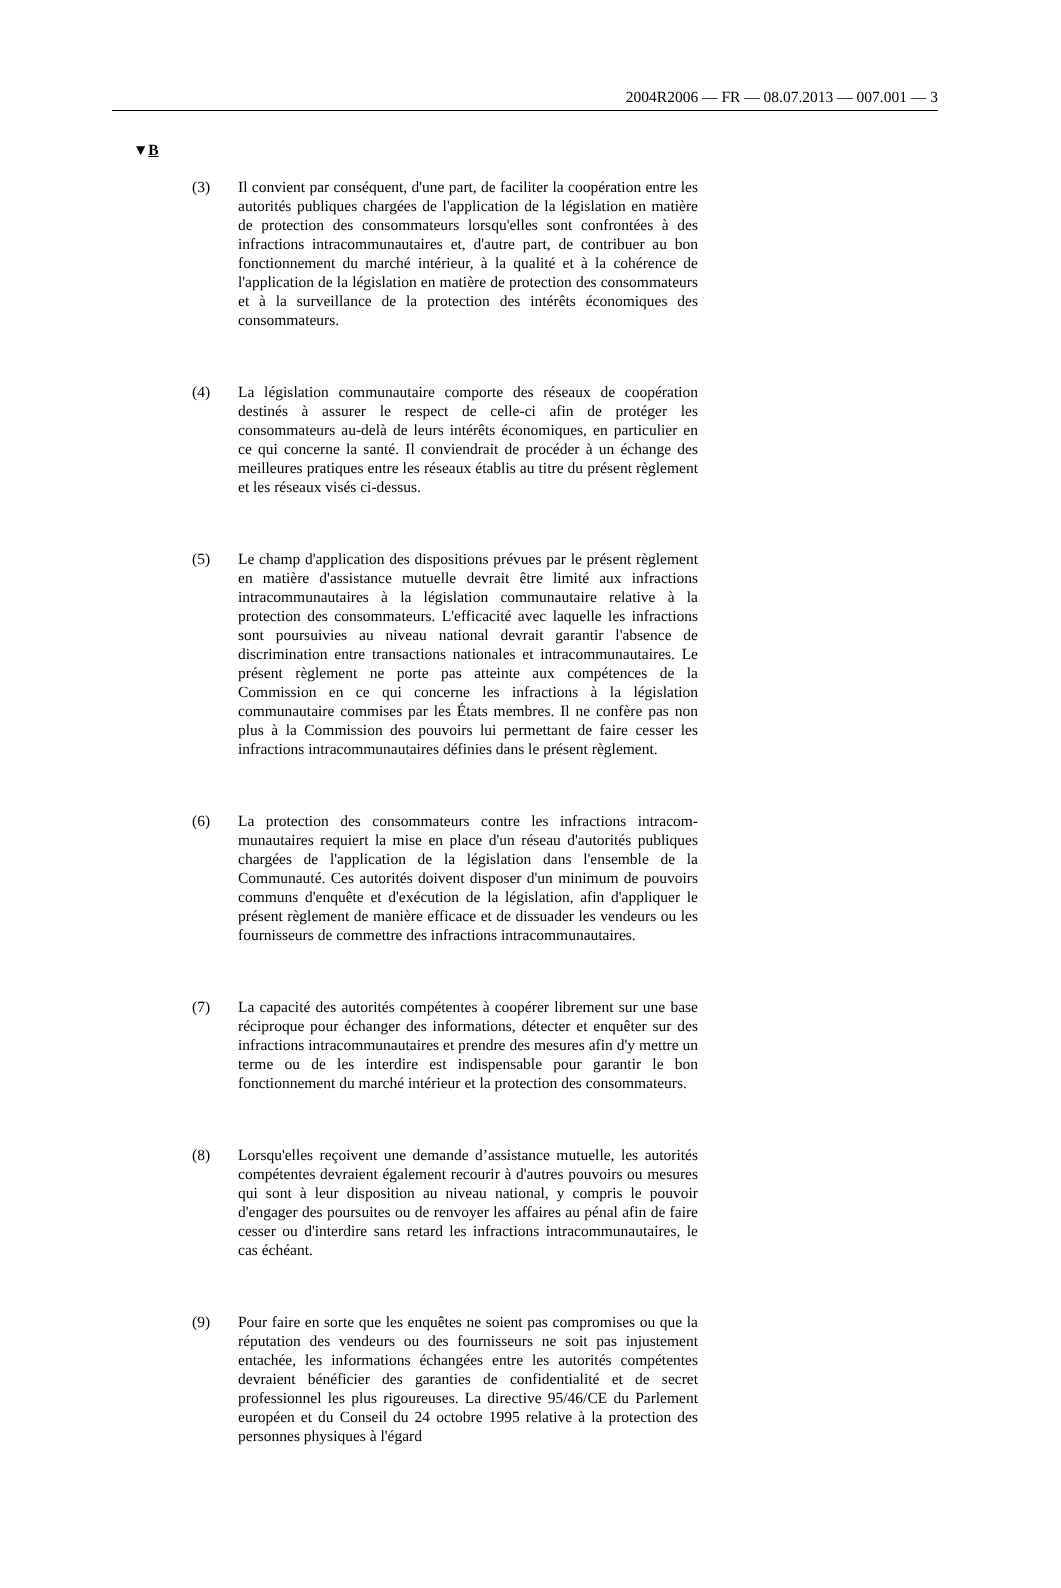2004R2006 — FR — 08.07.2013 — 007.001 — 3
▼B
(3) Il convient par conséquent, d'une part, de faciliter la coopération entre les autorités publiques chargées de l'application de la légis­lation en matière de protection des consommateurs lorsqu'elles sont confrontées à des infractions intracommunautaires et, d'autre part, de contribuer au bon fonctionnement du marché intérieur, à la qualité et à la cohérence de l'application de la législation en matière de protection des consommateurs et à la surveillance de la protection des intérêts économiques des consommateurs.
(4) La législation communautaire comporte des réseaux de coopéra­tion destinés à assurer le respect de celle-ci afin de protéger les consommateurs au-delà de leurs intérêts économiques, en parti­culier en ce qui concerne la santé. Il conviendrait de procéder à un échange des meilleures pratiques entre les réseaux établis au titre du présent règlement et les réseaux visés ci-dessus.
(5) Le champ d'application des dispositions prévues par le présent règlement en matière d'assistance mutuelle devrait être limité aux infractions intracommunautaires à la législation communautaire relative à la protection des consommateurs. L'efficacité avec laquelle les infractions sont poursuivies au niveau national devrait garantir l'absence de discrimination entre transactions nationales et intracommunautaires. Le présent règlement ne porte pas atteinte aux compétences de la Commission en ce qui concerne les infractions à la législation communautaire commises par les États membres. Il ne confère pas non plus à la Commis­sion des pouvoirs lui permettant de faire cesser les infractions intracommunautaires définies dans le présent règlement.
(6) La protection des consommateurs contre les infractions intracom­munautaires requiert la mise en place d'un réseau d'autorités publiques chargées de l'application de la législation dans l'en­semble de la Communauté. Ces autorités doivent disposer d'un minimum de pouvoirs communs d'enquête et d'exécution de la législation, afin d'appliquer le présent règlement de manière effi­cace et de dissuader les vendeurs ou les fournisseurs de commettre des infractions intracommunautaires.
(7) La capacité des autorités compétentes à coopérer librement sur une base réciproque pour échanger des informations, détecter et enquêter sur des infractions intracommunautaires et prendre des mesures afin d'y mettre un terme ou de les interdire est indispen­sable pour garantir le bon fonctionnement du marché intérieur et la protection des consommateurs.
(8) Lorsqu'elles reçoivent une demande d’assistance mutuelle, les autorités compétentes devraient également recourir à d'autres pouvoirs ou mesures qui sont à leur disposition au niveau natio­nal, y compris le pouvoir d'engager des poursuites ou de renvoyer les affaires au pénal afin de faire cesser ou d'interdire sans retard les infractions intracommunautaires, le cas échéant.
(9) Pour faire en sorte que les enquêtes ne soient pas compromises ou que la réputation des vendeurs ou des fournisseurs ne soit pas injustement entachée, les informations échangées entre les auto­rités compétentes devraient bénéficier des garanties de confiden­tialité et de secret professionnel les plus rigoureuses. La directive 95/46/CE du Parlement européen et du Conseil du 24 octobre 1995 relative à la protection des personnes physiques à l'égard